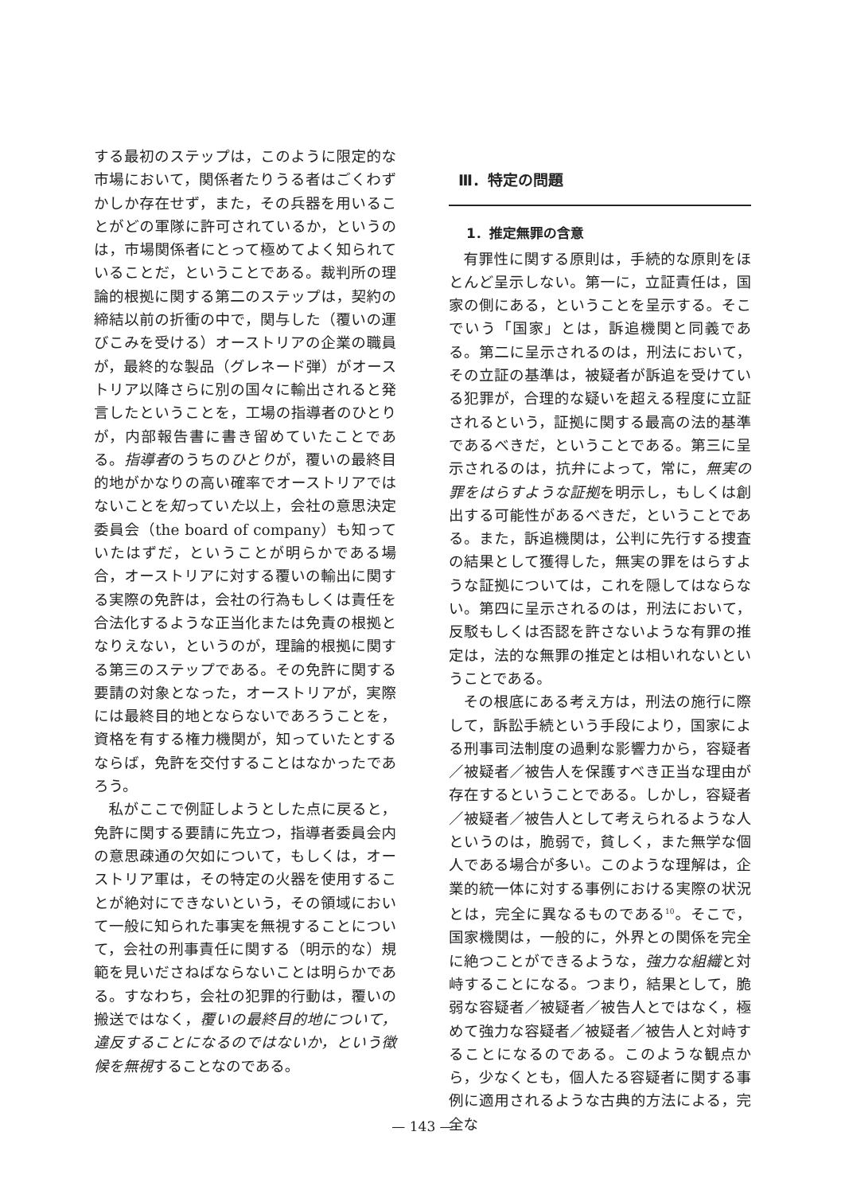する最初のステップは，このように限定的な市場において，関係者たりうる者はごくわずかしか存在せず，また，その兵器を用いることがどの軍隊に許可されているか，というのは，市場関係者にとって極めてよく知られていることだ，ということである。裁判所の理論的根拠に関する第二のステップは，契約の締結以前の折衝の中で，関与した（覆いの運びこみを受ける）オーストリアの企業の職員が，最終的な製品（グレネード弾）がオーストリア以降さらに別の国々に輸出されると発言したということを，工場の指導者のひとりが，内部報告書に書き留めていたことである。指導者のうちのひとりが，覆いの最終目的地がかなりの高い確率でオーストリアではないことを知っていた以上，会社の意思決定委員会（the board of company）も知っていたはずだ，ということが明らかである場合，オーストリアに対する覆いの輸出に関する実際の免許は，会社の行為もしくは責任を合法化するような正当化または免責の根拠となりえない，というのが，理論的根拠に関する第三のステップである。その免許に関する要請の対象となった，オーストリアが，実際には最終目的地とならないであろうことを，資格を有する権力機関が，知っていたとするならば，免許を交付することはなかったであろう。
私がここで例証しようとした点に戻ると，免許に関する要請に先立つ，指導者委員会内の意思疎通の欠如について，もしくは，オーストリア軍は，その特定の火器を使用することが絶対にできないという，その領域において一般に知られた事実を無視することについて，会社の刑事責任に関する（明示的な）規範を見いださねばならないことは明らかである。すなわち，会社の犯罪的行動は，覆いの搬送ではなく，覆いの最終目的地について，違反することになるのではないか，という徴候を無視することなのである。
Ⅲ．特定の問題
1．推定無罪の含意
有罪性に関する原則は，手続的な原則をほとんど呈示しない。第一に，立証責任は，国家の側にある，ということを呈示する。そこでいう「国家」とは，訴追機関と同義である。第二に呈示されるのは，刑法において，その立証の基準は，被疑者が訴追を受けている犯罪が，合理的な疑いを超える程度に立証されるという，証拠に関する最高の法的基準であるべきだ，ということである。第三に呈示されるのは，抗弁によって，常に，無実の罪をはらすような証拠を明示し，もしくは創出する可能性があるべきだ，ということである。また，訴追機関は，公判に先行する捜査の結果として獲得した，無実の罪をはらすような証拠については，これを隠してはならない。第四に呈示されるのは，刑法において，反駁もしくは否認を許さないような有罪の推定は，法的な無罪の推定とは相いれないということである。
その根底にある考え方は，刑法の施行に際して，訴訟手続という手段により，国家による刑事司法制度の過剰な影響力から，容疑者／被疑者／被告人を保護すべき正当な理由が存在するということである。しかし，容疑者／被疑者／被告人として考えられるような人というのは，脆弱で，貧しく，また無学な個人である場合が多い。このような理解は，企業的統一体に対する事例における実際の状況とは，完全に異なるものである<sup>10</sup>。そこで，国家機関は，一般的に，外界との関係を完全に絶つことができるような，強力な組織と対峙することになる。つまり，結果として，脆弱な容疑者／被疑者／被告人とではなく，極めて強力な容疑者／被疑者／被告人と対峙することになるのである。このような観点から，少なくとも，個人たる容疑者に関する事例に適用されるような古典的方法による，完全な
— 143 —